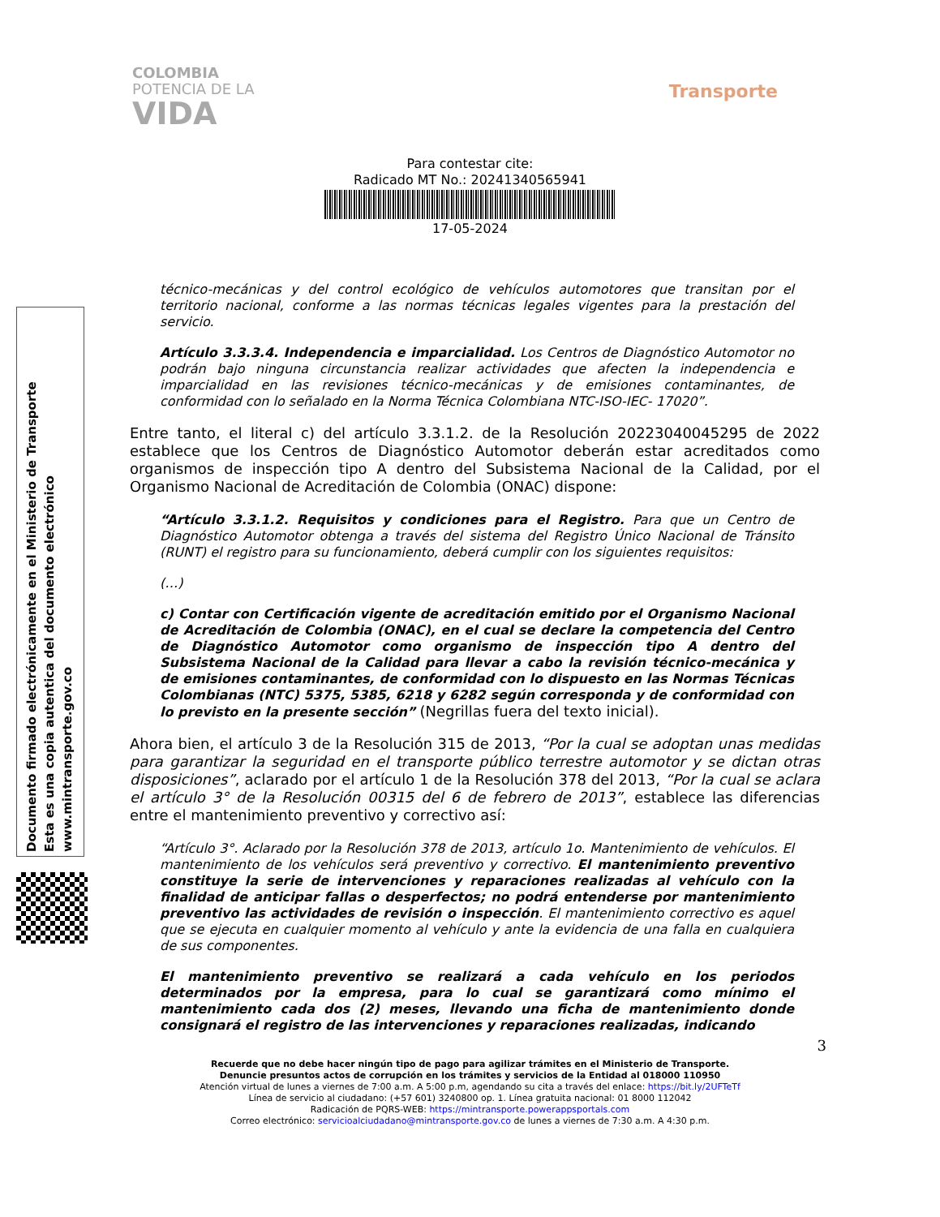COLOMBIA
POTENCIA DE LA
VIDA
Transporte
Para contestar cite:
Radicado MT No.: 20241340565941
17-05-2024
Documento firmado electrónicamente en el Ministerio de Transporte
Esta es una copia autentica del documento electrónico
www.mintransporte.gov.co
técnico-mecánicas y del control ecológico de vehículos automotores que transitan por el territorio nacional, conforme a las normas técnicas legales vigentes para la prestación del servicio.
Artículo 3.3.3.4. Independencia e imparcialidad. Los Centros de Diagnóstico Automotor no podrán bajo ninguna circunstancia realizar actividades que afecten la independencia e imparcialidad en las revisiones técnico-mecánicas y de emisiones contaminantes, de conformidad con lo señalado en la Norma Técnica Colombiana NTC-ISO-IEC- 17020”.
Entre tanto, el literal c) del artículo 3.3.1.2. de la Resolución 20223040045295 de 2022 establece que los Centros de Diagnóstico Automotor deberán estar acreditados como organismos de inspección tipo A dentro del Subsistema Nacional de la Calidad, por el Organismo Nacional de Acreditación de Colombia (ONAC) dispone:
“Artículo 3.3.1.2. Requisitos y condiciones para el Registro. Para que un Centro de Diagnóstico Automotor obtenga a través del sistema del Registro Único Nacional de Tránsito (RUNT) el registro para su funcionamiento, deberá cumplir con los siguientes requisitos:
(…)
c) Contar con Certificación vigente de acreditación emitido por el Organismo Nacional de Acreditación de Colombia (ONAC), en el cual se declare la competencia del Centro de Diagnóstico Automotor como organismo de inspección tipo A dentro del Subsistema Nacional de la Calidad para llevar a cabo la revisión técnico-mecánica y de emisiones contaminantes, de conformidad con lo dispuesto en las Normas Técnicas Colombianas (NTC) 5375, 5385, 6218 y 6282 según corresponda y de conformidad con lo previsto en la presente sección” (Negrillas fuera del texto inicial).
Ahora bien, el artículo 3 de la Resolución 315 de 2013, “Por la cual se adoptan unas medidas para garantizar la seguridad en el transporte público terrestre automotor y se dictan otras disposiciones”, aclarado por el artículo 1 de la Resolución 378 del 2013, “Por la cual se aclara el artículo 3° de la Resolución 00315 del 6 de febrero de 2013”, establece las diferencias entre el mantenimiento preventivo y correctivo así:
“Artículo 3°. Aclarado por la Resolución 378 de 2013, artículo 1o. Mantenimiento de vehículos. El mantenimiento de los vehículos será preventivo y correctivo. El mantenimiento preventivo constituye la serie de intervenciones y reparaciones realizadas al vehículo con la finalidad de anticipar fallas o desperfectos; no podrá entenderse por mantenimiento preventivo las actividades de revisión o inspección. El mantenimiento correctivo es aquel que se ejecuta en cualquier momento al vehículo y ante la evidencia de una falla en cualquiera de sus componentes.
El mantenimiento preventivo se realizará a cada vehículo en los periodos determinados por la empresa, para lo cual se garantizará como mínimo el mantenimiento cada dos (2) meses, llevando una ficha de mantenimiento donde consignará el registro de las intervenciones y reparaciones realizadas, indicando
3
Recuerde que no debe hacer ningún tipo de pago para agilizar trámites en el Ministerio de Transporte.
Denuncie presuntos actos de corrupción en los trámites y servicios de la Entidad al 018000 110950
Atención virtual de lunes a viernes de 7:00 a.m. A 5:00 p.m, agendando su cita a través del enlace: https://bit.ly/2UFTeTf
Línea de servicio al ciudadano: (+57 601) 3240800 op. 1. Línea gratuita nacional: 01 8000 112042
Radicación de PQRS-WEB: https://mintransporte.powerappsportals.com
Correo electrónico: servicioalciudadano@mintransporte.gov.co de lunes a viernes de 7:30 a.m. A 4:30 p.m.